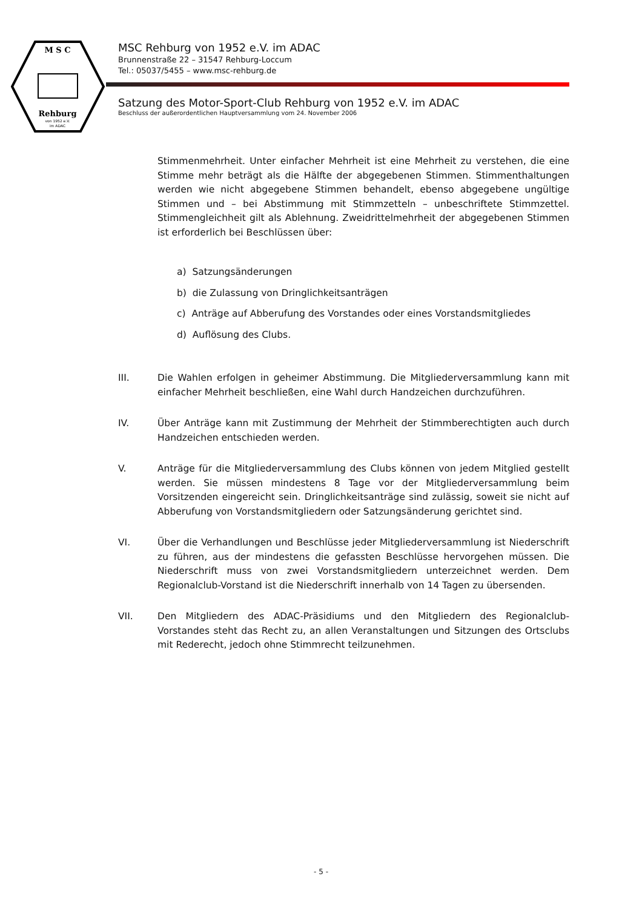M S C
Rehburg
von 1952 e.V.
im ADAC
MSC Rehburg von 1952 e.V. im ADAC
Brunnenstraße 22 – 31547 Rehburg-Loccum
Tel.: 05037/5455 – www.msc-rehburg.de
Satzung des Motor-Sport-Club Rehburg von 1952 e.V. im ADAC
Beschluss der außerordentlichen Hauptversammlung vom 24. November 2006
Stimmenmehrheit. Unter einfacher Mehrheit ist eine Mehrheit zu verstehen, die eine Stimme mehr beträgt als die Hälfte der abgegebenen Stimmen. Stimmenthaltungen werden wie nicht abgegebene Stimmen behandelt, ebenso abgegebene ungültige Stimmen und – bei Abstimmung mit Stimmzetteln – unbeschriftete Stimmzettel. Stimmengleichheit gilt als Ablehnung. Zweidrittelmehrheit der abgegebenen Stimmen ist erforderlich bei Beschlüssen über:
a) Satzungsänderungen
b) die Zulassung von Dringlichkeitsanträgen
c) Anträge auf Abberufung des Vorstandes oder eines Vorstandsmitgliedes
d) Auflösung des Clubs.
III. Die Wahlen erfolgen in geheimer Abstimmung. Die Mitgliederversammlung kann mit einfacher Mehrheit beschließen, eine Wahl durch Handzeichen durchzuführen.
IV. Über Anträge kann mit Zustimmung der Mehrheit der Stimmberechtigten auch durch Handzeichen entschieden werden.
V. Anträge für die Mitgliederversammlung des Clubs können von jedem Mitglied gestellt werden. Sie müssen mindestens 8 Tage vor der Mitgliederversammlung beim Vorsitzenden eingereicht sein. Dringlichkeitsanträge sind zulässig, soweit sie nicht auf Abberufung von Vorstandsmitgliedern oder Satzungsänderung gerichtet sind.
VI. Über die Verhandlungen und Beschlüsse jeder Mitgliederversammlung ist Niederschrift zu führen, aus der mindestens die gefassten Beschlüsse hervorgehen müssen. Die Niederschrift muss von zwei Vorstandsmitgliedern unterzeichnet werden. Dem Regionalclub-Vorstand ist die Niederschrift innerhalb von 14 Tagen zu übersenden.
VII. Den Mitgliedern des ADAC-Präsidiums und den Mitgliedern des Regionalclub-Vorstandes steht das Recht zu, an allen Veranstaltungen und Sitzungen des Ortsclubs mit Rederecht, jedoch ohne Stimmrecht teilzunehmen.
- 5 -